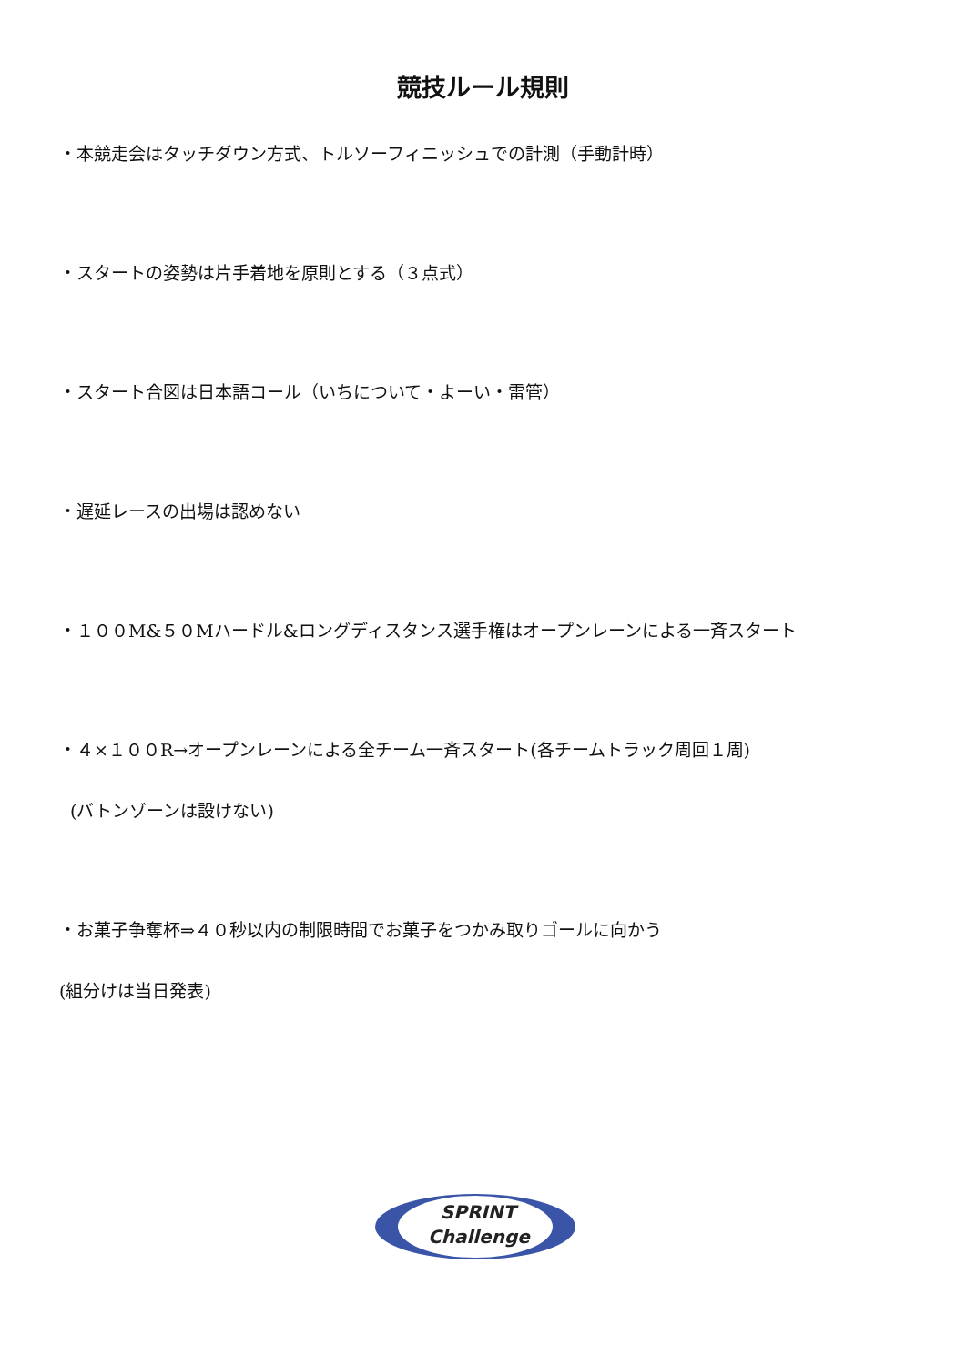競技ルール規則
・本競走会はタッチダウン方式、トルソーフィニッシュでの計測（手動計時）
・スタートの姿勢は片手着地を原則とする（３点式）
・スタート合図は日本語コール（いちについて・よーい・雷管）
・遅延レースの出場は認めない
・１００M&５０Mハードル&ロングディスタンス選手権はオープンレーンによる一斉スタート
・４×１００R→オープンレーンによる全チーム一斉スタート(各チームトラック周回１周)
(バトンゾーンは設けない)
・お菓子争奪杯⇒４０秒以内の制限時間でお菓子をつかみ取りゴールに向かう
(組分けは当日発表)
SPRINT
Challenge